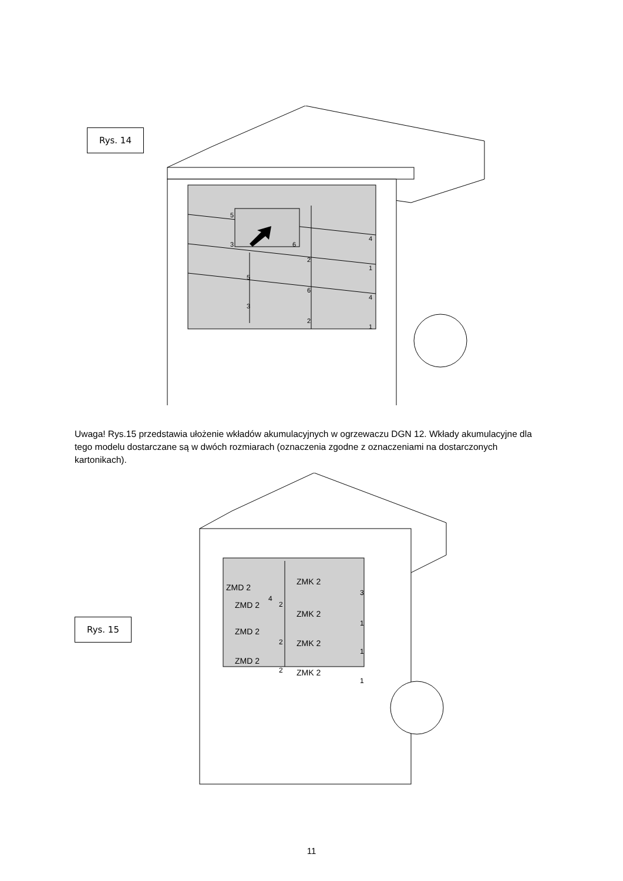Rys. 14
5
3
6
4
2
1
5
6
4
3
2
1
Uwaga! Rys.15 przedstawia ułożenie wkładów akumulacyjnych w ogrzewaczu DGN 12. Wkłady akumulacyjne dla tego modelu dostarczane są w dwóch rozmiarach (oznaczenia zgodne z oznaczeniami na dostarczonych kartonikach).
Rys. 15
ZMD 2
ZMK 2
ZMD 2
ZMK 2
ZMD 2
ZMK 2
ZMD 2
ZMK 2
4
2
3
1
2
1
2
1
11